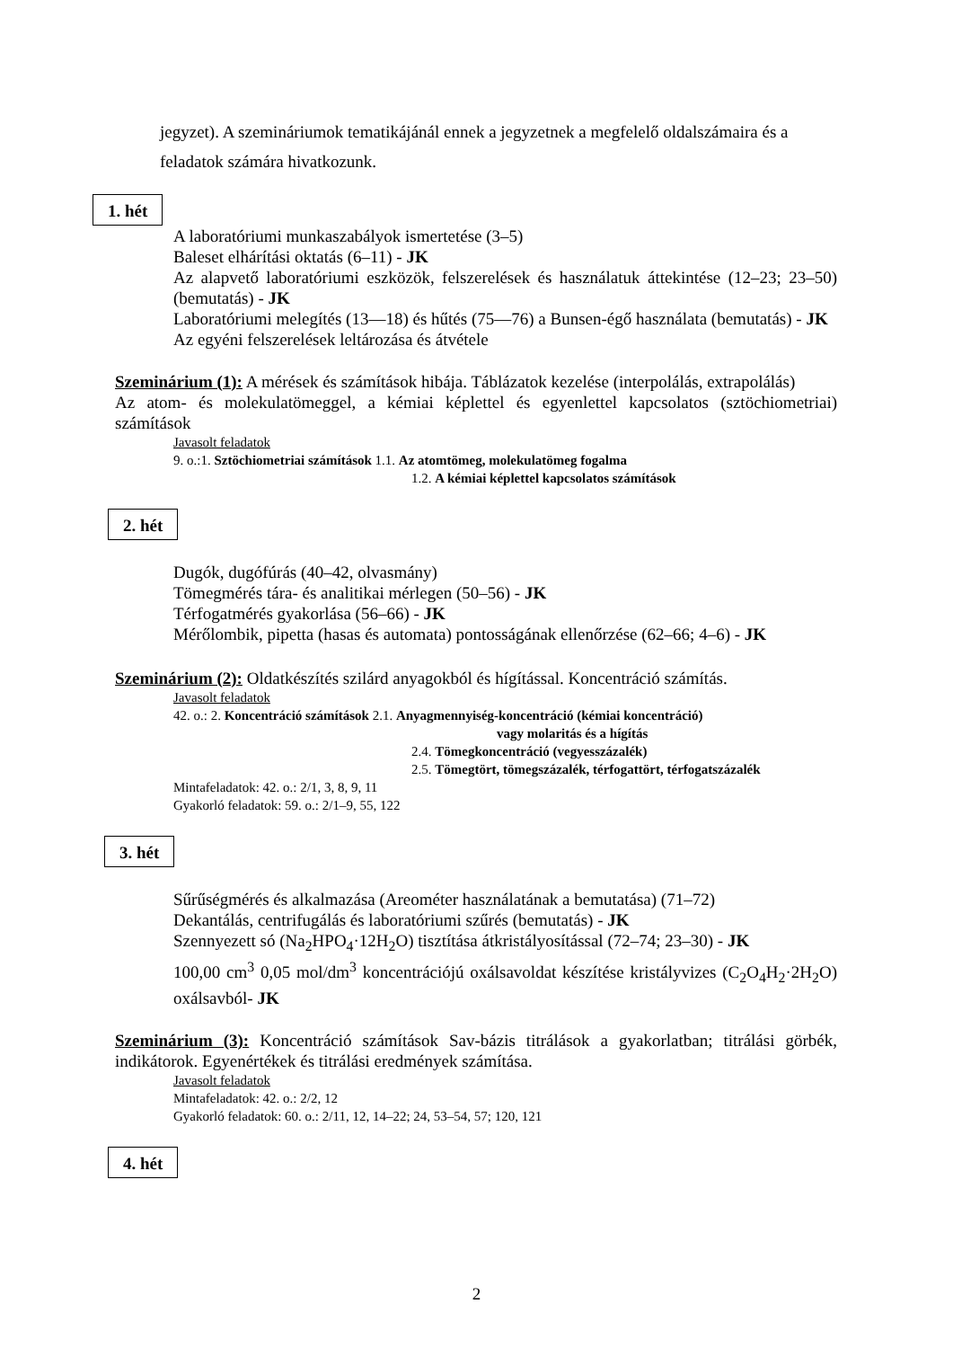jegyzet). A szemináriumok tematikájánál ennek a jegyzetnek a megfelelő oldalszámaira és a feladatok számára hivatkozunk.
1. hét
A laboratóriumi munkaszabályok ismertetése (3–5)
Baleset elhárítási oktatás (6–11) - JK
Az alapvető laboratóriumi eszközök, felszerelések és használatuk áttekintése (12–23; 23–50) (bemutatás) - JK
Laboratóriumi melegítés (13―18) és hűtés (75―76) a Bunsen-égő használata (bemutatás) - JK
Az egyéni felszerelések leltározása és átvétele
Szeminárium (1): A mérések és számítások hibája. Táblázatok kezelése (interpolálás, extrapolálás)
Az atom- és molekulatömeggel, a kémiai képlettel és egyenlettel kapcsolatos (sztöchiometriai) számítások
Javasolt feladatok
9. o.:1. Sztöchiometriai számítások 1.1. Az atomtömeg, molekulatömeg fogalma
1.2. A kémiai képlettel kapcsolatos számítások
2. hét
Dugók, dugófúrás (40–42, olvasmány)
Tömegmérés tára- és analitikai mérlegen (50–56) - JK
Térfogatmérés gyakorlása (56–66) - JK
Mérőlombik, pipetta (hasas és automata) pontosságának ellenőrzése (62–66; 4–6) - JK
Szeminárium (2): Oldatkészítés szilárd anyagokból és hígítással. Koncentráció számítás.
Javasolt feladatok
42. o.: 2. Koncentráció számítások 2.1. Anyagmennyiség-koncentráció (kémiai koncentráció)
vagy molaritás és a hígítás
2.4. Tömegkoncentráció (vegyesszázalék)
2.5. Tömegtört, tömegszázalék, térfogattört, térfogatszázalék
Mintafeladatok: 42. o.: 2/1, 3, 8, 9, 11
Gyakorló feladatok: 59. o.: 2/1–9, 55, 122
3. hét
Sűrűségmérés és alkalmazása (Areométer használatának a bemutatása) (71–72)
Dekantálás, centrifugálás és laboratóriumi szűrés (bemutatás) - JK
Szennyezett só (Na<sub>2</sub>HPO<sub>4</sub>·12H<sub>2</sub>O) tisztítása átkristályosítással (72–74; 23–30) - JK
100,00 cm<sup>3</sup> 0,05 mol/dm<sup>3</sup> koncentrációjú oxálsavoldat készítése kristályvizes (C<sub>2</sub>O<sub>4</sub>H<sub>2</sub>·2H<sub>2</sub>O) oxálsavból- JK
Szeminárium (3): Koncentráció számítások Sav-bázis titrálások a gyakorlatban; titrálási görbék, indikátorok. Egyenértékek és titrálási eredmények számítása.
Javasolt feladatok
Mintafeladatok: 42. o.: 2/2, 12
Gyakorló feladatok: 60. o.: 2/11, 12, 14–22; 24, 53–54, 57; 120, 121
4. hét
2